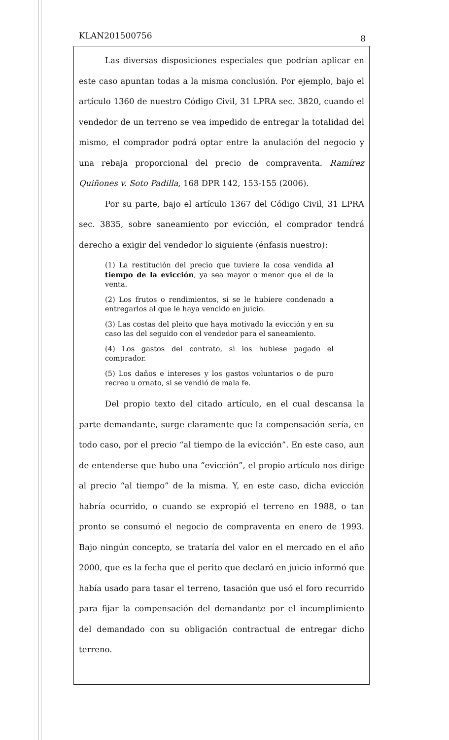KLAN201500756 8
Las diversas disposiciones especiales que podrían aplicar en este caso apuntan todas a la misma conclusión. Por ejemplo, bajo el artículo 1360 de nuestro Código Civil, 31 LPRA sec. 3820, cuando el vendedor de un terreno se vea impedido de entregar la totalidad del mismo, el comprador podrá optar entre la anulación del negocio y una rebaja proporcional del precio de compraventa. Ramírez Quiñones v. Soto Padilla, 168 DPR 142, 153-155 (2006).
Por su parte, bajo el artículo 1367 del Código Civil, 31 LPRA sec. 3835, sobre saneamiento por evicción, el comprador tendrá derecho a exigir del vendedor lo siguiente (énfasis nuestro):
(1) La restitución del precio que tuviere la cosa vendida al tiempo de la evicción, ya sea mayor o menor que el de la venta.
(2) Los frutos o rendimientos, si se le hubiere condenado a entregarlos al que le haya vencido en juicio.
(3) Las costas del pleito que haya motivado la evicción y en su caso las del seguido con el vendedor para el saneamiento.
(4) Los gastos del contrato, si los hubiese pagado el comprador.
(5) Los daños e intereses y los gastos voluntarios o de puro recreo u ornato, si se vendió de mala fe.
Del propio texto del citado artículo, en el cual descansa la parte demandante, surge claramente que la compensación sería, en todo caso, por el precio “al tiempo de la evicción”. En este caso, aun de entenderse que hubo una “evicción”, el propio artículo nos dirige al precio “al tiempo” de la misma. Y, en este caso, dicha evicción habría ocurrido, o cuando se expropió el terreno en 1988, o tan pronto se consumó el negocio de compraventa en enero de 1993. Bajo ningún concepto, se trataría del valor en el mercado en el año 2000, que es la fecha que el perito que declaró en juicio informó que había usado para tasar el terreno, tasación que usó el foro recurrido para fijar la compensación del demandante por el incumplimiento del demandado con su obligación contractual de entregar dicho terreno.